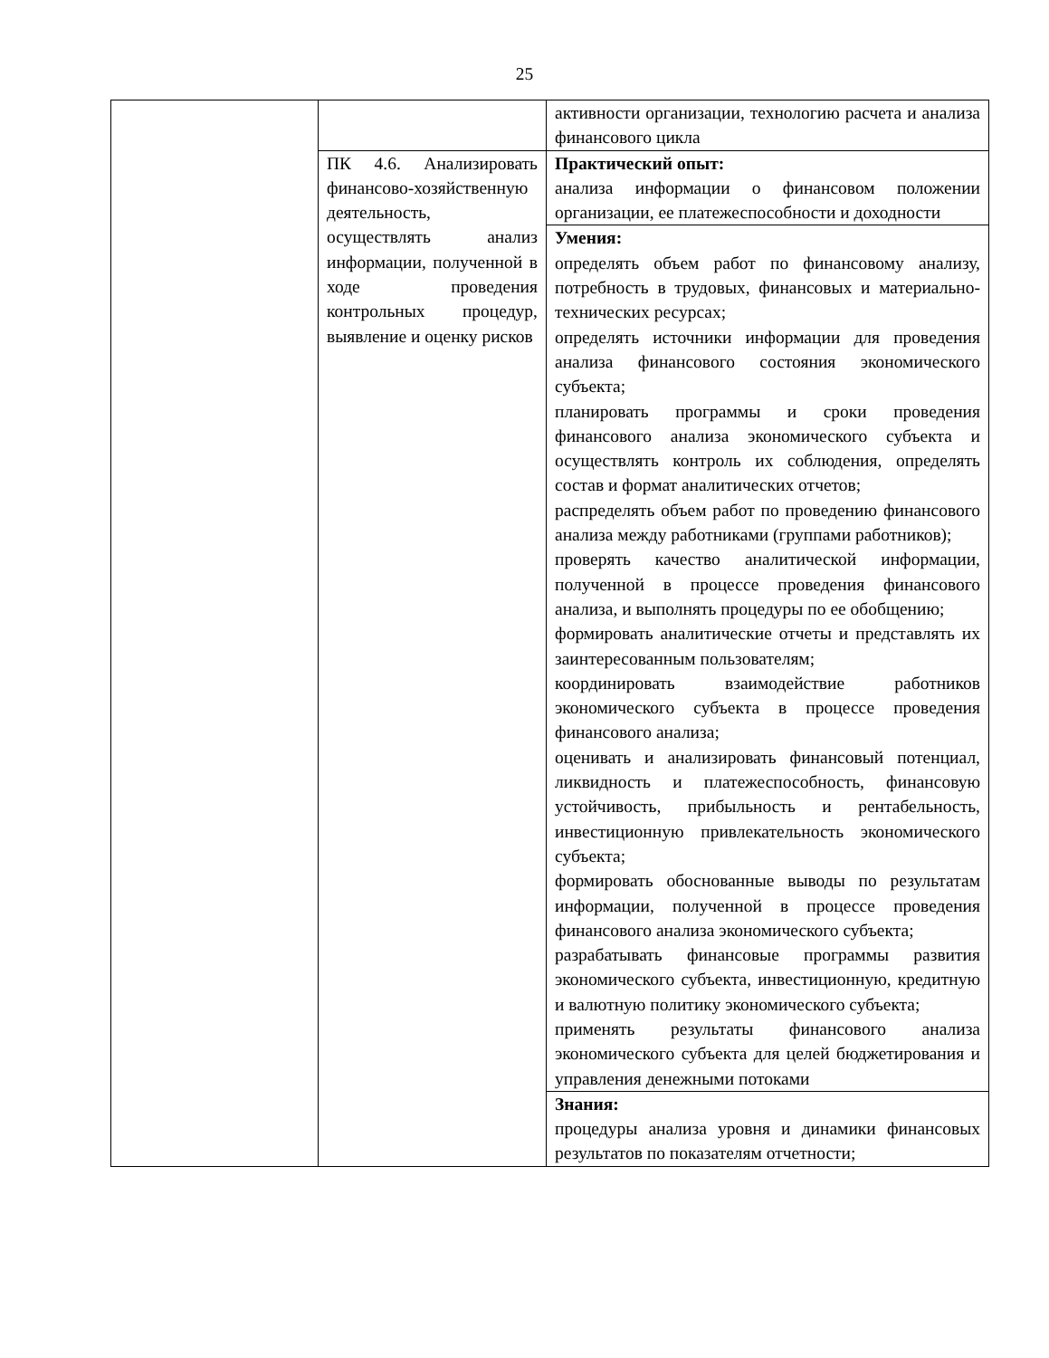25
| | | активности организации, технологию расчета и анализа финансового цикла |
| | ПК 4.6. Анализировать финансово-хозяйственную деятельность, осуществлять анализ информации, полученной в ходе проведения контрольных процедур, выявление и оценку рисков | Практический опыт: анализа информации о финансовом положении организации, ее платежеспособности и доходности |
| | | Умения: определять объем работ по финансовому анализу, потребность в трудовых, финансовых и материально-технических ресурсах; определять источники информации для проведения анализа финансового состояния экономического субъекта; планировать программы и сроки проведения финансового анализа экономического субъекта и осуществлять контроль их соблюдения, определять состав и формат аналитических отчетов; распределять объем работ по проведению финансового анализа между работниками (группами работников); проверять качество аналитической информации, полученной в процессе проведения финансового анализа, и выполнять процедуры по ее обобщению; формировать аналитические отчеты и представлять их заинтересованным пользователям; координировать взаимодействие работников экономического субъекта в процессе проведения финансового анализа; оценивать и анализировать финансовый потенциал, ликвидность и платежеспособность, финансовую устойчивость, прибыльность и рентабельность, инвестиционную привлекательность экономического субъекта; формировать обоснованные выводы по результатам информации, полученной в процессе проведения финансового анализа экономического субъекта; разрабатывать финансовые программы развития экономического субъекта, инвестиционную, кредитную и валютную политику экономического субъекта; применять результаты финансового анализа экономического субъекта для целей бюджетирования и управления денежными потоками |
| | | Знания: процедуры анализа уровня и динамики финансовых результатов по показателям отчетности; |